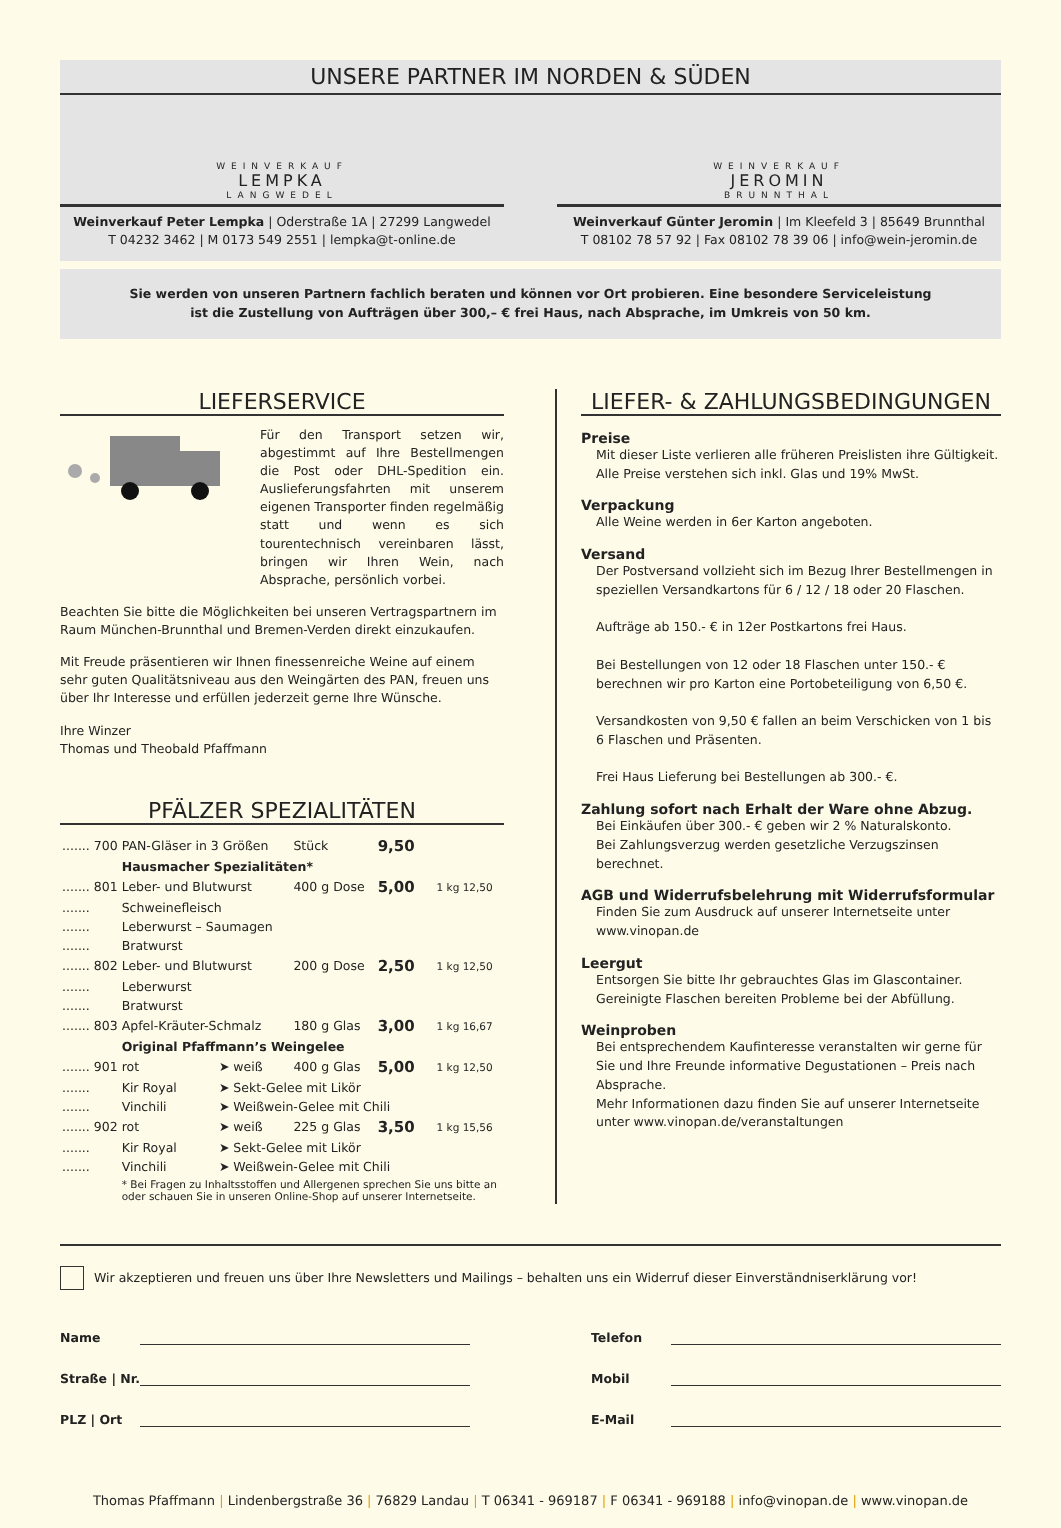UNSERE PARTNER IM NORDEN & SÜDEN
WEINVERKAUF
LEMPKA
LANGWEDEL
Weinverkauf Peter Lempka | Oderstraße 1A | 27299 Langwedel
T 04232 3462 | M 0173 549 2551 | lempka@t-online.de
WEINVERKAUF
JEROMIN
BRUNNTHAL
Weinverkauf Günter Jeromin | Im Kleefeld 3 | 85649 Brunnthal
T 08102 78 57 92 | Fax 08102 78 39 06 | info@wein-jeromin.de
Sie werden von unseren Partnern fachlich beraten und können vor Ort probieren. Eine besondere Serviceleistung
ist die Zustellung von Aufträgen über 300,– € frei Haus, nach Absprache, im Umkreis von 50 km.
LIEFERSERVICE
Für den Transport setzen wir, abgestimmt auf Ihre Bestellmengen die Post oder DHL-Spedition ein. Auslieferungsfahrten mit unserem eigenen Transporter finden regelmäßig statt und wenn es sich tourentechnisch vereinbaren lässt, bringen wir Ihren Wein, nach Absprache, persönlich vorbei.
Beachten Sie bitte die Möglichkeiten bei unseren Vertragspartnern im Raum München-Brunnthal und Bremen-Verden direkt einzukaufen.
Mit Freude präsentieren wir Ihnen finessenreiche Weine auf einem sehr guten Qualitätsniveau aus den Weingärten des PAN, freuen uns über Ihr Interesse und erfüllen jederzeit gerne Ihre Wünsche.
Ihre Winzer
Thomas und Theobald Pfaffmann
PFÄLZER SPEZIALITÄTEN
| ....... | 700 | PAN-Gläser in 3 Größen | | Stück | 9,50 | |
| | | Hausmacher Spezialitäten* | | | | |
| ....... | 801 | Leber- und Blutwurst | | 400 g Dose | 5,00 | 1 kg 12,50 |
| ....... | | Schweinefleisch | | | | |
| ....... | | Leberwurst – Saumagen | | | | |
| ....... | | Bratwurst | | | | |
| ....... | 802 | Leber- und Blutwurst | | 200 g Dose | 2,50 | 1 kg 12,50 |
| ....... | | Leberwurst | | | | |
| ....... | | Bratwurst | | | | |
| ....... | 803 | Apfel-Kräuter-Schmalz | | 180 g Glas | 3,00 | 1 kg 16,67 |
| | | Original Pfaffmann’s Weingelee | | | | |
| ....... | 901 | rot | ➤ weiß | 400 g Glas | 5,00 | 1 kg 12,50 |
| ....... | | Kir Royal | ➤ Sekt-Gelee mit Likör | | | |
| ....... | | Vinchili | ➤ Weißwein-Gelee mit Chili | | | |
| ....... | 902 | rot | ➤ weiß | 225 g Glas | 3,50 | 1 kg 15,56 |
| ....... | | Kir Royal | ➤ Sekt-Gelee mit Likör | | | |
| ....... | | Vinchili | ➤ Weißwein-Gelee mit Chili | | | |
| | | * Bei Fragen zu Inhaltsstoffen und Allergenen sprechen Sie uns bitte an oder schauen Sie in unseren Online-Shop auf unserer Internetseite. | | | | |
LIEFER- & ZAHLUNGSBEDINGUNGEN
Preise
Mit dieser Liste verlieren alle früheren Preislisten ihre Gültigkeit.
Alle Preise verstehen sich inkl. Glas und 19% MwSt.
Verpackung
Alle Weine werden in 6er Karton angeboten.
Versand
Der Postversand vollzieht sich im Bezug Ihrer Bestellmengen in speziellen Versandkartons für 6 / 12 / 18 oder 20 Flaschen.
Aufträge ab 150.- € in 12er Postkartons frei Haus.
Bei Bestellungen von 12 oder 18 Flaschen unter 150.- € berechnen wir pro Karton eine Portobeteiligung von 6,50 €.
Versandkosten von 9,50 € fallen an beim Verschicken von 1 bis 6 Flaschen und Präsenten.
Frei Haus Lieferung bei Bestellungen ab 300.- €.
Zahlung sofort nach Erhalt der Ware ohne Abzug.
Bei Einkäufen über 300.- € geben wir 2 % Naturalskonto.
Bei Zahlungsverzug werden gesetzliche Verzugszinsen berechnet.
AGB und Widerrufsbelehrung mit Widerrufsformular
Finden Sie zum Ausdruck auf unserer Internetseite unter www.vinopan.de
Leergut
Entsorgen Sie bitte Ihr gebrauchtes Glas im Glascontainer.
Gereinigte Flaschen bereiten Probleme bei der Abfüllung.
Weinproben
Bei entsprechendem Kaufinteresse veranstalten wir gerne für Sie und Ihre Freunde informative Degustationen – Preis nach Absprache.
Mehr Informationen dazu finden Sie auf unserer Internetseite unter www.vinopan.de/veranstaltungen
Wir akzeptieren und freuen uns über Ihre Newsletters und Mailings – behalten uns ein Widerruf dieser Einverständniserklärung vor!
Name
Straße | Nr.
PLZ | Ort
Telefon
Mobil
E-Mail
Thomas Pfaffmann | Lindenbergstraße 36 | 76829 Landau | T 06341 - 969187 | F 06341 - 969188 | info@vinopan.de | www.vinopan.de